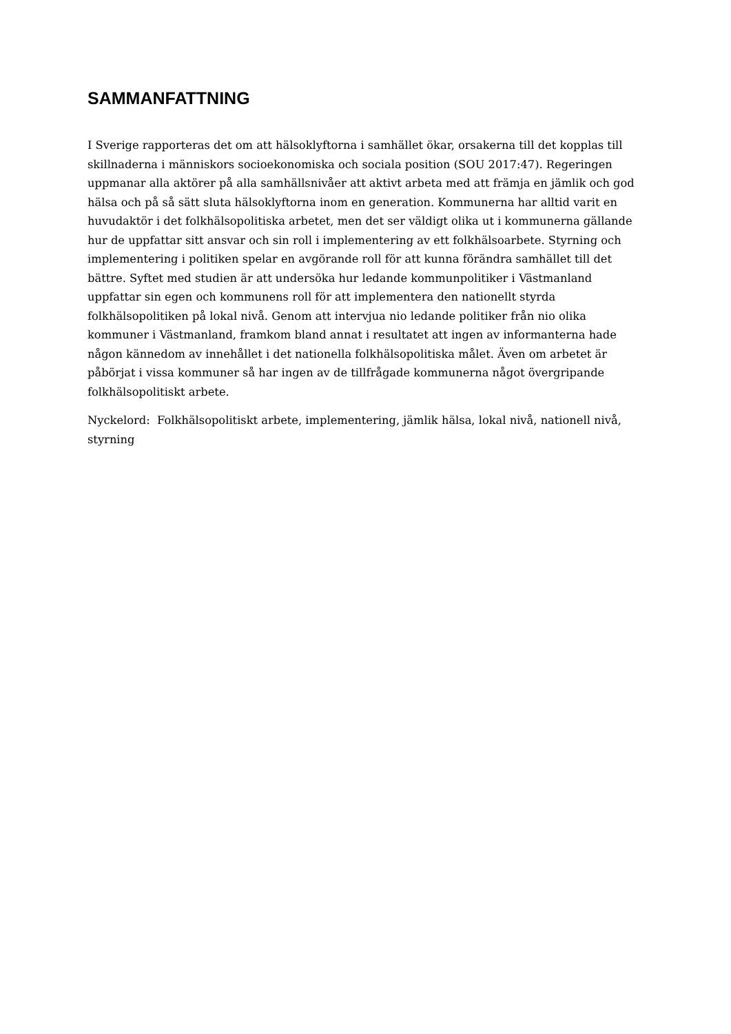SAMMANFATTNING
I Sverige rapporteras det om att hälsoklyftorna i samhället ökar, orsakerna till det kopplas till skillnaderna i människors socioekonomiska och sociala position (SOU 2017:47). Regeringen uppmanar alla aktörer på alla samhällsnivåer att aktivt arbeta med att främja en jämlik och god hälsa och på så sätt sluta hälsoklyftorna inom en generation. Kommunerna har alltid varit en huvudaktör i det folkhälsopolitiska arbetet, men det ser väldigt olika ut i kommunerna gällande hur de uppfattar sitt ansvar och sin roll i implementering av ett folkhälsoarbete. Styrning och implementering i politiken spelar en avgörande roll för att kunna förändra samhället till det bättre. Syftet med studien är att undersöka hur ledande kommunpolitiker i Västmanland uppfattar sin egen och kommunens roll för att implementera den nationellt styrda folkhälsopolitiken på lokal nivå. Genom att intervjua nio ledande politiker från nio olika kommuner i Västmanland, framkom bland annat i resultatet att ingen av informanterna hade någon kännedom av innehållet i det nationella folkhälsopolitiska målet. Även om arbetet är påbörjat i vissa kommuner så har ingen av de tillfrågade kommunerna något övergripande folkhälsopolitiskt arbete.
Nyckelord: Folkhälsopolitiskt arbete, implementering, jämlik hälsa, lokal nivå, nationell nivå, styrning